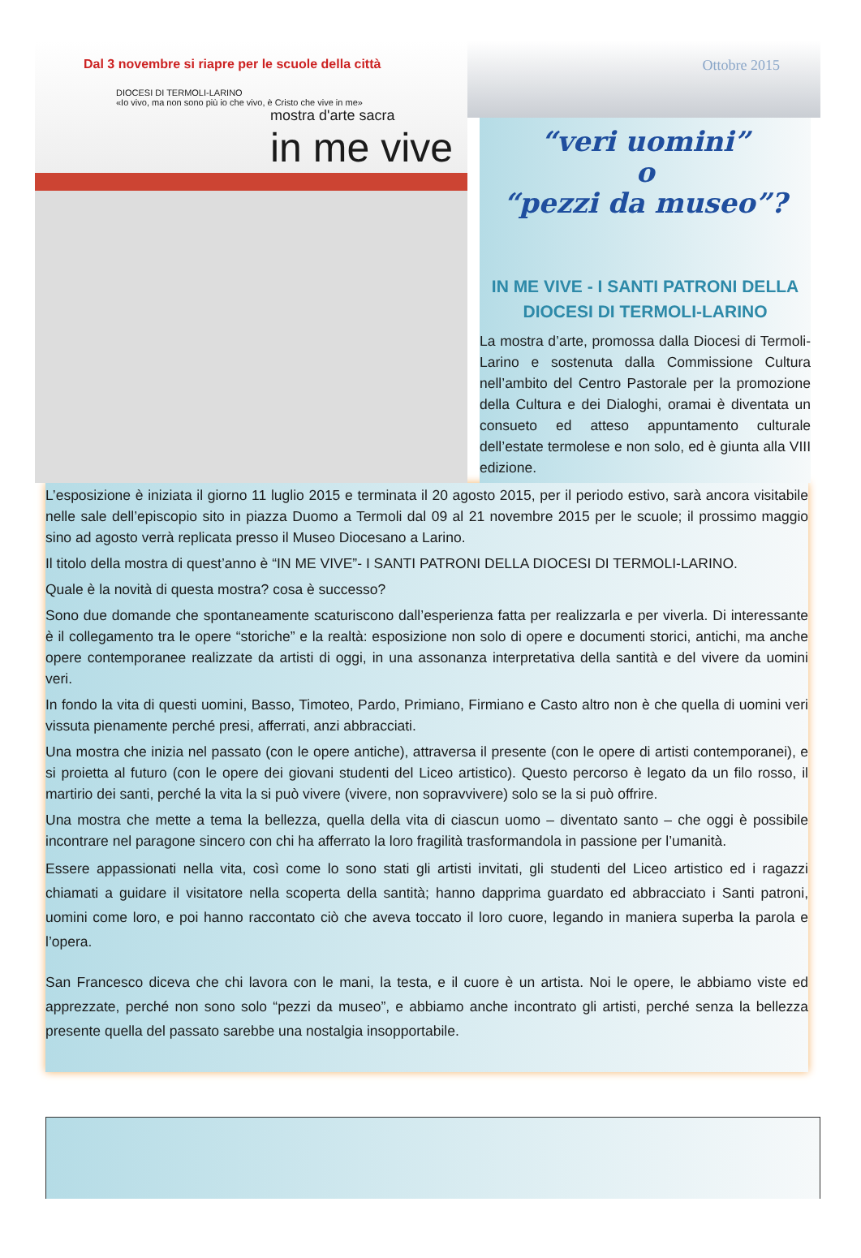Dal 3 novembre si riapre per le scuole della città
DIOCESI DI TERMOLI-LARINO
«Io vivo, ma non sono più io che vivo, è Cristo che vive in me»
mostra d'arte sacra
in me vive
Ottobre 2015
“veri uomini”
o
“pezzi da museo”?
IN ME VIVE - I SANTI PATRONI DELLA DIOCESI DI TERMOLI-LARINO
La mostra d’arte, promossa dalla Diocesi di Termoli-Larino e sostenuta dalla Commissione Cultura nell’ambito del Centro Pastorale per la promozione della Cultura e dei Dialoghi, oramai è diventata un consueto ed atteso appuntamento culturale dell’estate termolese e non solo, ed è giunta alla VIII edizione.
L’esposizione è iniziata il giorno 11 luglio 2015 e terminata il 20 agosto 2015, per il periodo estivo, sarà ancora visitabile nelle sale dell’episcopio sito in piazza Duomo a Termoli dal 09 al 21 novembre 2015 per le scuole; il prossimo maggio sino ad agosto verrà replicata presso il Museo Diocesano a Larino.
Il titolo della mostra di quest’anno è “IN ME VIVE”- I SANTI PATRONI DELLA DIOCESI DI TERMOLI-LARINO.
Quale è la novità di questa mostra? cosa è successo?
Sono due domande che spontaneamente scaturiscono dall’esperienza fatta per realizzarla e per viverla. Di interessante è il collegamento tra le opere “storiche” e la realtà: esposizione non solo di opere e documenti storici, antichi, ma anche opere contemporanee realizzate da artisti di oggi, in una assonanza interpretativa della santità e del vivere da uomini veri.
In fondo la vita di questi uomini, Basso, Timoteo, Pardo, Primiano, Firmiano e Casto altro non è che quella di uomini veri vissuta pienamente perché presi, afferrati, anzi abbracciati.
Una mostra che inizia nel passato (con le opere antiche), attraversa il presente (con le opere di artisti contemporanei), e si proietta al futuro (con le opere dei giovani studenti del Liceo artistico). Questo percorso è legato da un filo rosso, il martirio dei santi, perché la vita la si può vivere (vivere, non sopravvivere) solo se la si può offrire.
Una mostra che mette a tema la bellezza, quella della vita di ciascun uomo – diventato santo – che oggi è possibile incontrare nel paragone sincero con chi ha afferrato la loro fragilità trasformandola in passione per l’umanità.
Essere appassionati nella vita, così come lo sono stati gli artisti invitati, gli studenti del Liceo artistico ed i ragazzi chiamati a guidare il visitatore nella scoperta della santità; hanno dapprima guardato ed abbracciato i Santi patroni, uomini come loro, e poi hanno raccontato ciò che aveva toccato il loro cuore, legando in maniera superba la parola e l’opera.
San Francesco diceva che chi lavora con le mani, la testa, e il cuore è un artista. Noi le opere, le abbiamo viste ed apprezzate, perché non sono solo “pezzi da museo”, e abbiamo anche incontrato gli artisti, perché senza la bellezza presente quella del passato sarebbe una nostalgia insopportabile.